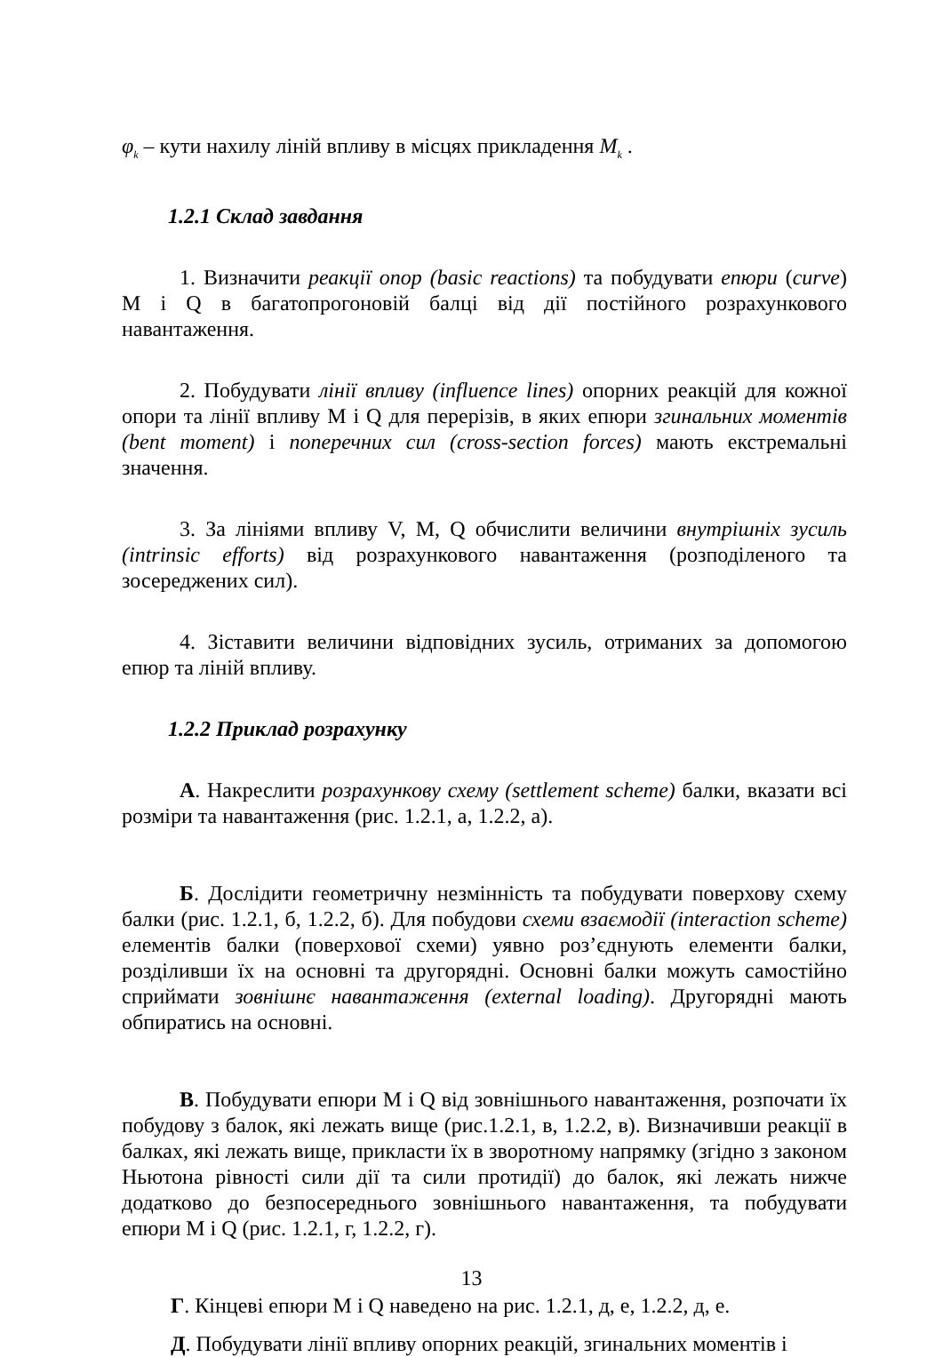φ<sub>k</sub> – кути нахилу ліній впливу в місцях прикладення M<sub>k</sub> .
1.2.1 Склад завдання
1. Визначити реакції опор (basic reactions) та побудувати епюри (curve) M і Q в багатопрогоновій балці від дії постійного розрахункового навантаження.
2. Побудувати лінії впливу (influence lines) опорних реакцій для кожної опори та лінії впливу M і Q для перерізів, в яких епюри згинальних моментів (bent moment) і поперечних сил (cross-section forces) мають екстремальні значення.
3. За лініями впливу V, M, Q обчислити величини внутрішніх зусиль (intrinsic efforts) від розрахункового навантаження (розподіленого та зосереджених сил).
4. Зіставити величини відповідних зусиль, отриманих за допомогою епюр та ліній впливу.
1.2.2 Приклад розрахунку
А. Накреслити розрахункову схему (settlement scheme) балки, вказати всі розміри та навантаження (рис. 1.2.1, а, 1.2.2, а).
Б. Дослідити геометричну незмінність та побудувати поверхову схему балки (рис. 1.2.1, б, 1.2.2, б). Для побудови схеми взаємодії (interaction scheme) елементів балки (поверхової схеми) уявно роз’єднують елементи балки, розділивши їх на основні та другорядні. Основні балки можуть самостійно сприймати зовнішнє навантаження (external loading). Другорядні мають обпиратись на основні.
В. Побудувати епюри M і Q від зовнішнього навантаження, розпочати їх побудову з балок, які лежать вище (рис.1.2.1, в, 1.2.2, в). Визначивши реакції в балках, які лежать вище, прикласти їх в зворотному напрямку (згідно з законом Ньютона рівності сили дії та сили протидії) до балок, які лежать нижче додатково до безпосереднього зовнішнього навантаження, та побудувати епюри M і Q (рис. 1.2.1, г, 1.2.2, г).
Г. Кінцеві епюри M і Q наведено на рис. 1.2.1, д, е, 1.2.2, д, е.
Д. Побудувати лінії впливу опорних реакцій, згинальних моментів і
13